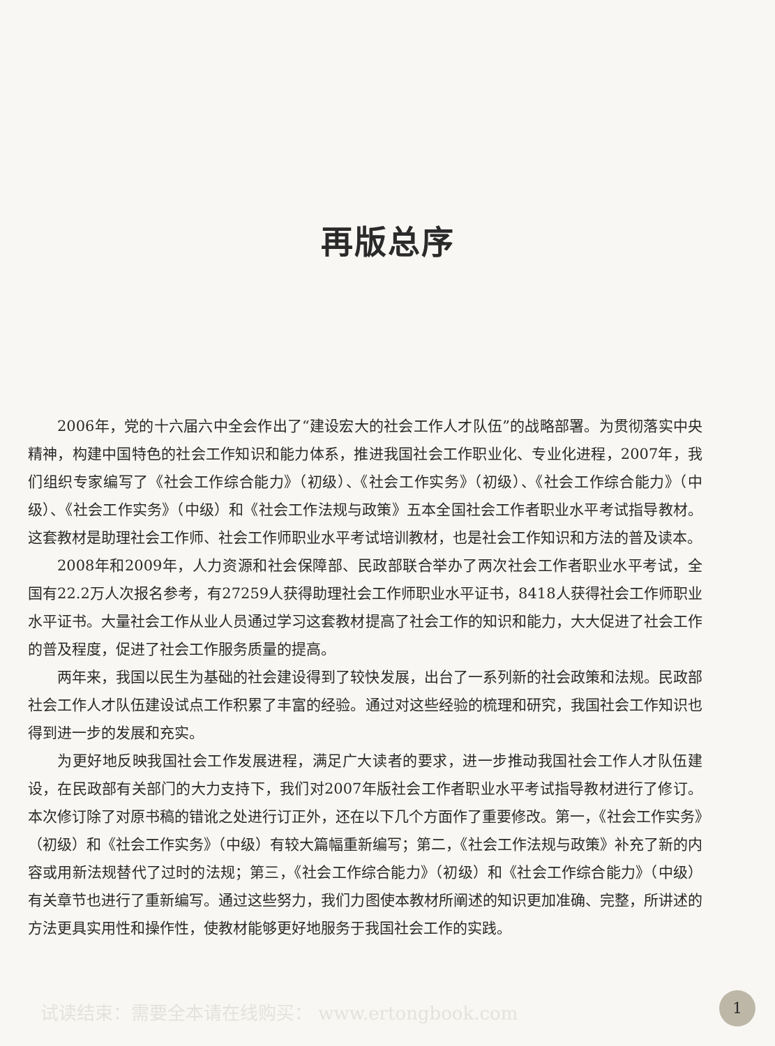再版总序
2006年，党的十六届六中全会作出了“建设宏大的社会工作人才队伍”的战略部署。为贯彻落实中央精神，构建中国特色的社会工作知识和能力体系，推进我国社会工作职业化、专业化进程，2007年，我们组织专家编写了《社会工作综合能力》（初级）、《社会工作实务》（初级）、《社会工作综合能力》（中级）、《社会工作实务》（中级）和《社会工作法规与政策》五本全国社会工作者职业水平考试指导教材。这套教材是助理社会工作师、社会工作师职业水平考试培训教材，也是社会工作知识和方法的普及读本。
2008年和2009年，人力资源和社会保障部、民政部联合举办了两次社会工作者职业水平考试，全国有22.2万人次报名参考，有27259人获得助理社会工作师职业水平证书，8418人获得社会工作师职业水平证书。大量社会工作从业人员通过学习这套教材提高了社会工作的知识和能力，大大促进了社会工作的普及程度，促进了社会工作服务质量的提高。
两年来，我国以民生为基础的社会建设得到了较快发展，出台了一系列新的社会政策和法规。民政部社会工作人才队伍建设试点工作积累了丰富的经验。通过对这些经验的梳理和研究，我国社会工作知识也得到进一步的发展和充实。
为更好地反映我国社会工作发展进程，满足广大读者的要求，进一步推动我国社会工作人才队伍建设，在民政部有关部门的大力支持下，我们对2007年版社会工作者职业水平考试指导教材进行了修订。本次修订除了对原书稿的错讹之处进行订正外，还在以下几个方面作了重要修改。第一，《社会工作实务》（初级）和《社会工作实务》（中级）有较大篇幅重新编写；第二，《社会工作法规与政策》补充了新的内容或用新法规替代了过时的法规；第三，《社会工作综合能力》（初级）和《社会工作综合能力》（中级）有关章节也进行了重新编写。通过这些努力，我们力图使本教材所阐述的知识更加准确、完整，所讲述的方法更具实用性和操作性，使教材能够更好地服务于我国社会工作的实践。
试读结束：需要全本请在线购买： www.ertongbook.com
1